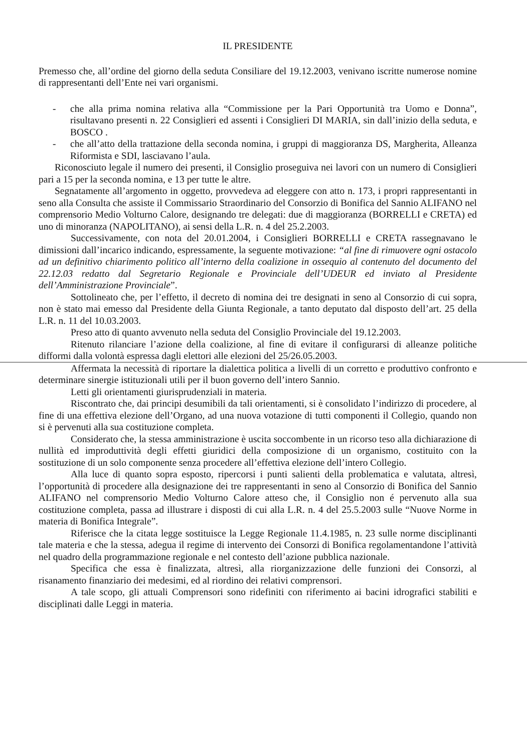IL PRESIDENTE
Premesso che, all’ordine del giorno della seduta Consiliare del 19.12.2003, venivano iscritte numerose nomine di rappresentanti dell’Ente nei vari organismi.
- che alla prima nomina relativa alla “Commissione per la Pari Opportunità tra Uomo e Donna”, risultavano presenti n. 22 Consiglieri ed assenti i Consiglieri DI MARIA, sin dall’inizio della seduta, e BOSCO .
- che all’atto della trattazione della seconda nomina, i gruppi di maggioranza DS, Margherita, Alleanza Riformista e SDI, lasciavano l’aula.
Riconosciuto legale il numero dei presenti, il Consiglio proseguiva nei lavori con un numero di Consiglieri pari a 15 per la seconda nomina, e 13 per tutte le altre.
Segnatamente all’argomento in oggetto, provvedeva ad eleggere con atto n. 173, i propri rappresentanti in seno alla Consulta che assiste il Commissario Straordinario del Consorzio di Bonifica del Sannio ALIFANO nel comprensorio Medio Volturno Calore, designando tre delegati: due di maggioranza (BORRELLI e CRETA) ed uno di minoranza (NAPOLITANO), ai sensi della L.R. n. 4 del 25.2.2003.
Successivamente, con nota del 20.01.2004, i Consiglieri BORRELLI e CRETA rassegnavano le dimissioni dall’incarico indicando, espressamente, la seguente motivazione: “al fine di rimuovere ogni ostacolo ad un definitivo chiarimento politico all’interno della coalizione in ossequio al contenuto del documento del 22.12.03 redatto dal Segretario Regionale e Provinciale dell’UDEUR ed inviato al Presidente dell’Amministrazione Provinciale”.
Sottolineato che, per l’effetto, il decreto di nomina dei tre designati in seno al Consorzio di cui sopra, non è stato mai emesso dal Presidente della Giunta Regionale, a tanto deputato dal disposto dell’art. 25 della L.R. n. 11 del 10.03.2003.
Preso atto di quanto avvenuto nella seduta del Consiglio Provinciale del 19.12.2003.
Ritenuto rilanciare l’azione della coalizione, al fine di evitare il configurarsi di alleanze politiche difformi dalla volontà espressa dagli elettori alle elezioni del 25/26.05.2003.
Affermata la necessità di riportare la dialettica politica a livelli di un corretto e produttivo confronto e determinare sinergie istituzionali utili per il buon governo dell’intero Sannio.
Letti gli orientamenti giurisprudenziali in materia.
Riscontrato che, dai principi desumibili da tali orientamenti, si è consolidato l’indirizzo di procedere, al fine di una effettiva elezione dell’Organo, ad una nuova votazione di tutti componenti il Collegio, quando non si è pervenuti alla sua costituzione completa.
Considerato che, la stessa amministrazione è uscita soccombente in un ricorso teso alla dichiarazione di nullità ed improduttività degli effetti giuridici della composizione di un organismo, costituito con la sostituzione di un solo componente senza procedere all’effettiva elezione dell’intero Collegio.
Alla luce di quanto sopra esposto, ripercorsi i punti salienti della problematica e valutata, altresì, l’opportunità di procedere alla designazione dei tre rappresentanti in seno al Consorzio di Bonifica del Sannio ALIFANO nel comprensorio Medio Volturno Calore atteso che, il Consiglio non é pervenuto alla sua costituzione completa, passa ad illustrare i disposti di cui alla L.R. n. 4 del 25.5.2003 sulle “Nuove Norme in materia di Bonifica Integrale”.
Riferisce che la citata legge sostituisce la Legge Regionale 11.4.1985, n. 23 sulle norme disciplinanti tale materia e che la stessa, adegua il regime di intervento dei Consorzi di Bonifica regolamentandone l’attività nel quadro della programmazione regionale e nel contesto dell’azione pubblica nazionale.
Specifica che essa è finalizzata, altresì, alla riorganizzazione delle funzioni dei Consorzi, al risanamento finanziario dei medesimi, ed al riordino dei relativi comprensori.
A tale scopo, gli attuali Comprensori sono ridefiniti con riferimento ai bacini idrografici stabiliti e disciplinati dalle Leggi in materia.